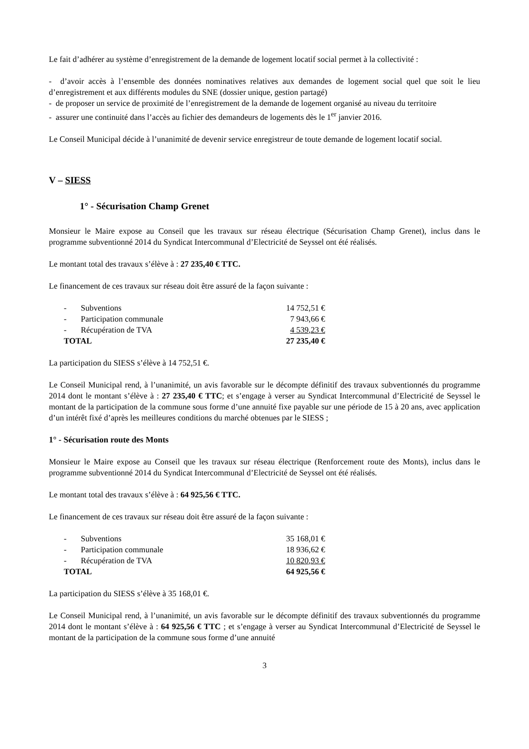Le fait d’adhérer au système d’enregistrement de la demande de logement locatif social permet à la collectivité :
- d’avoir accès à l’ensemble des données nominatives relatives aux demandes de logement social quel que soit le lieu d’enregistrement et aux différents modules du SNE (dossier unique, gestion partagé)
- de proposer un service de proximité de l’enregistrement de la demande de logement organisé au niveau du territoire
- assurer une continuité dans l’accès au fichier des demandeurs de logements dès le 1<sup>er</sup> janvier 2016.
Le Conseil Municipal décide à l’unanimité de devenir service enregistreur de toute demande de logement locatif social.
V – SIESS
1° - Sécurisation Champ Grenet
Monsieur le Maire expose au Conseil que les travaux sur réseau électrique (Sécurisation Champ Grenet), inclus dans le programme subventionné 2014 du Syndicat Intercommunal d’Electricité de Seyssel ont été réalisés.
Le montant total des travaux s’élève à : 27 235,40 € TTC.
Le financement de ces travaux sur réseau doit être assuré de la façon suivante :
| - | Subventions | 14 752,51 € |
| - | Participation communale | 7 943,66 € |
| - | Récupération de TVA | 4 539,23 € |
| TOTAL | | 27 235,40 € |
La participation du SIESS s’élève à 14 752,51 €.
Le Conseil Municipal rend, à l’unanimité, un avis favorable sur le décompte définitif des travaux subventionnés du programme 2014 dont le montant s’élève à : 27 235,40 € TTC; et s’engage à verser au Syndicat Intercommunal d’Electricité de Seyssel le montant de la participation de la commune sous forme d’une annuité fixe payable sur une période de 15 à 20 ans, avec application d’un intérêt fixé d’après les meilleures conditions du marché obtenues par le SIESS ;
1° - Sécurisation route des Monts
Monsieur le Maire expose au Conseil que les travaux sur réseau électrique (Renforcement route des Monts), inclus dans le programme subventionné 2014 du Syndicat Intercommunal d’Electricité de Seyssel ont été réalisés.
Le montant total des travaux s’élève à : 64 925,56 € TTC.
Le financement de ces travaux sur réseau doit être assuré de la façon suivante :
| - | Subventions | 35 168,01 € |
| - | Participation communale | 18 936,62 € |
| - | Récupération de TVA | 10 820,93 € |
| TOTAL | | 64 925,56 € |
La participation du SIESS s’élève à 35 168,01 €.
Le Conseil Municipal rend, à l’unanimité, un avis favorable sur le décompte définitif des travaux subventionnés du programme 2014 dont le montant s’élève à : 64 925,56 € TTC ; et s’engage à verser au Syndicat Intercommunal d’Electricité de Seyssel le montant de la participation de la commune sous forme d’une annuité
3